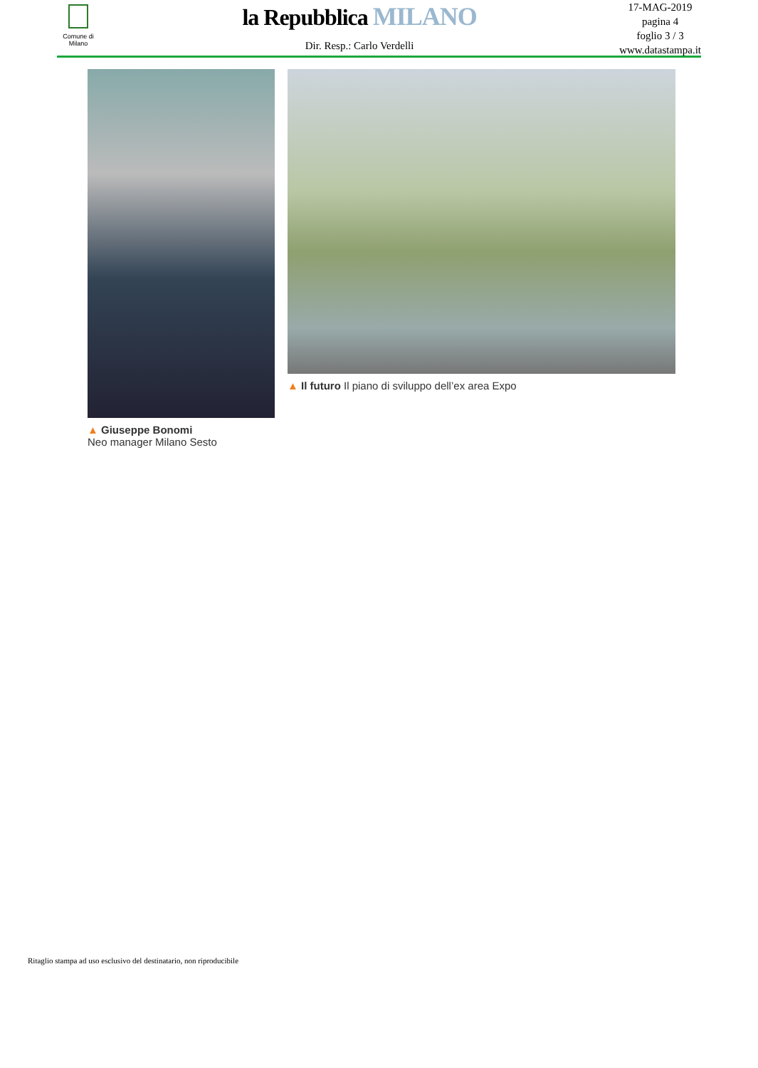Comune di
Milano
la Repubblica MILANO
Dir. Resp.: Carlo Verdelli
17-MAG-2019
pagina 4
foglio 3 / 3
www.datastampa.it
▲ Giuseppe Bonomi
Neo manager Milano Sesto
▲ Il futuro Il piano di sviluppo dell’ex area Expo
Ritaglio stampa ad uso esclusivo del destinatario, non riproducibile